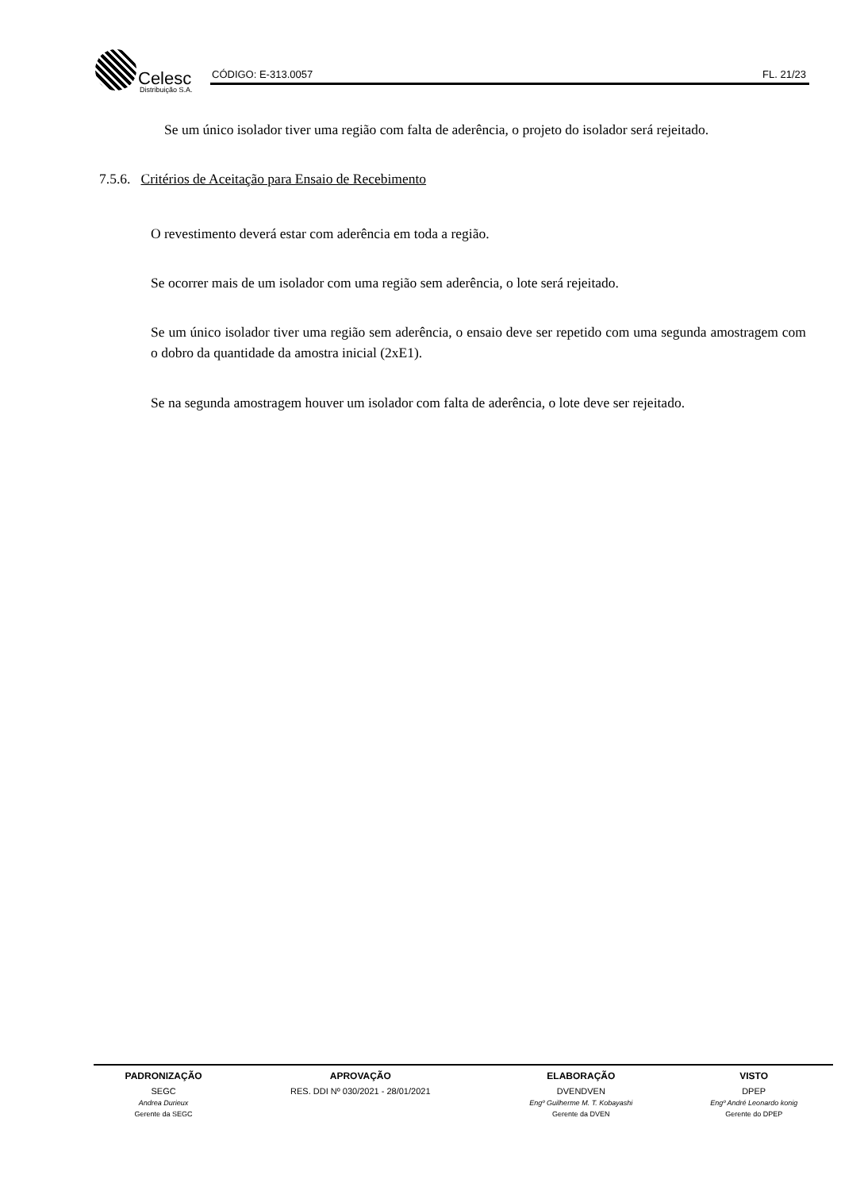Celesc
Distribuição S.A.
CÓDIGO: E-313.0057 FL. 21/23
Se um único isolador tiver uma região com falta de aderência, o projeto do isolador será rejeitado.
7.5.6. Critérios de Aceitação para Ensaio de Recebimento
O revestimento deverá estar com aderência em toda a região.
Se ocorrer mais de um isolador com uma região sem aderência, o lote será rejeitado.
Se um único isolador tiver uma região sem aderência, o ensaio deve ser repetido com uma segunda amostragem com o dobro da quantidade da amostra inicial (2xE1).
Se na segunda amostragem houver um isolador com falta de aderência, o lote deve ser rejeitado.
| PADRONIZAÇÃO | APROVAÇÃO | ELABORAÇÃO | VISTO |
| --- | --- | --- | --- |
| SEGC | RES. DDI Nº 030/2021 - 28/01/2021 | DVENDVEN | DPEP |
| Andrea Durieux | | Engº Guilherme M. T. Kobayashi | Engº André Leonardo konig |
| Gerente da SEGC | | Gerente da DVEN | Gerente do DPEP |